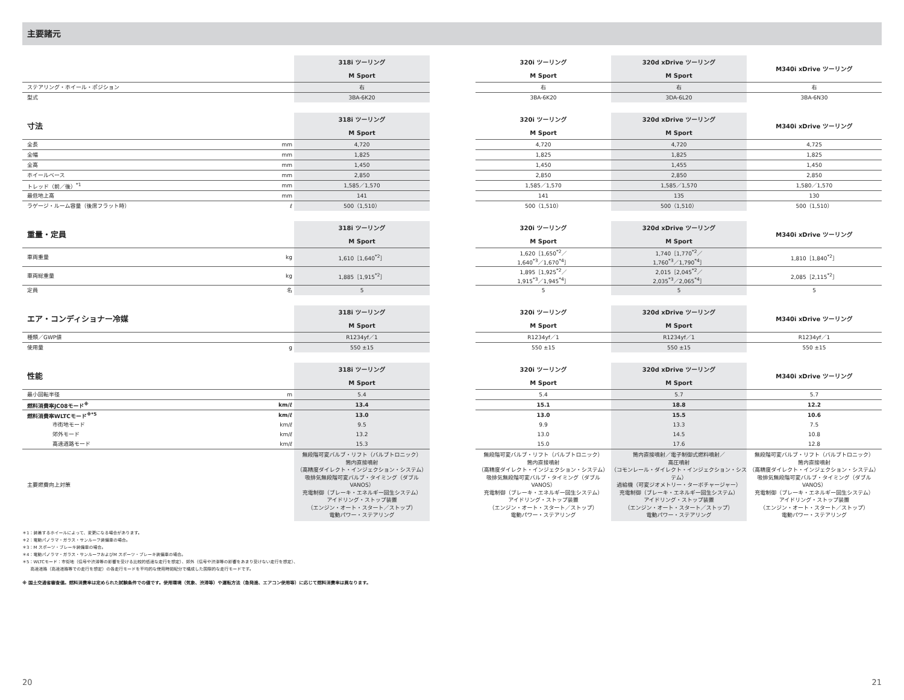主要諸元
| | 318i ツーリング | | 320i ツーリング | 320d xDrive ツーリング | M340i xDrive ツーリング |
| | M Sport | | M Sport | M Sport | |
| ステアリング・ホイール・ポジション | 右 | | 右 | 右 | 右 |
| 型式 | 3BA-6K20 | | 3BA-6K20 | 3DA-6L20 | 3BA-6N30 |
| 寸法 | | 318i ツーリング | | 320i ツーリング | 320d xDrive ツーリング | M340i xDrive ツーリング |
| | | M Sport | | M Sport | M Sport | |
| 全長 | mm | 4,720 | | 4,720 | 4,720 | 4,725 |
| 全幅 | mm | 1,825 | | 1,825 | 1,825 | 1,825 |
| 全高 | mm | 1,450 | | 1,450 | 1,455 | 1,450 |
| ホイールベース | mm | 2,850 | | 2,850 | 2,850 | 2,850 |
| トレッド（前／後）<sup>*1</sup> | mm | 1,585／1,570 | | 1,585／1,570 | 1,585／1,570 | 1,580／1,570 |
| 最低地上高 | mm | 141 | | 141 | 135 | 130 |
| ラゲージ・ルーム容量（後席フラット時） | ℓ | 500（1,510） | | 500（1,510） | 500（1,510） | 500（1,510） |
| 重量・定員 | | 318i ツーリング | | 320i ツーリング | 320d xDrive ツーリング | M340i xDrive ツーリング |
| | | M Sport | | M Sport | M Sport | |
| 車両重量 | kg | 1,610［1,640<sup>*2</sup>］ | | 1,620［1,650<sup>*2</sup>／ 1,640<sup>*3</sup>／1,670<sup>*4</sup>］ | 1,740［1,770<sup>*2</sup>／ 1,760<sup>*3</sup>／1,790<sup>*4</sup>］ | 1,810［1,840<sup>*2</sup>］ |
| 車両総重量 | kg | 1,885［1,915<sup>*2</sup>］ | | 1,895［1,925<sup>*2</sup>／ 1,915<sup>*3</sup>／1,945<sup>*4</sup>］ | 2,015［2,045<sup>*2</sup>／ 2,035<sup>*3</sup>／2,065<sup>*4</sup>］ | 2,085［2,115<sup>*2</sup>］ |
| 定員 | 名 | 5 | | 5 | 5 | 5 |
| エア・コンディショナー冷媒 | | 318i ツーリング | | 320i ツーリング | 320d xDrive ツーリング | M340i xDrive ツーリング |
| | | M Sport | | M Sport | M Sport | |
| 種類／GWP値 | | R1234yf／1 | | R1234yf／1 | R1234yf／1 | R1234yf／1 |
| 使用量 | g | 550 ±15 | | 550 ±15 | 550 ±15 | 550 ±15 |
| 性能 | | 318i ツーリング | | 320i ツーリング | 320d xDrive ツーリング | M340i xDrive ツーリング |
| | | M Sport | | M Sport | M Sport | |
| 最小回転半径 | m | 5.4 | | 5.4 | 5.7 | 5.7 |
| 燃料消費率JC08モード<sup>※</sup> | km/ℓ | 13.4 | | 15.1 | 18.8 | 12.2 |
| 燃料消費率WLTCモード<sup>※*5</sup> | km/ℓ | 13.0 | | 13.0 | 15.5 | 10.6 |
| 市街地モード | km/ℓ | 9.5 | | 9.9 | 13.3 | 7.5 |
| 郊外モード | km/ℓ | 13.2 | | 13.0 | 14.5 | 10.8 |
| 高速道路モード | km/ℓ | 15.3 | | 15.0 | 17.6 | 12.8 |
| 主要燃費向上対策 | | 無段階可変バルブ・リフト（バルブトロニック） 筒内直接噴射 （高精度ダイレクト・インジェクション・システム） 吸排気無段階可変バルブ・タイミング（ダブルVANOS） 充電制御（ブレーキ・エネルギー回生システム） アイドリング・ストップ装置 （エンジン・オート・スタート／ストップ） 電動パワー・ステアリング | | 無段階可変バルブ・リフト（バルブトロニック） 筒内直接噴射 （高精度ダイレクト・インジェクション・システム） 吸排気無段階可変バルブ・タイミング（ダブルVANOS） 充電制御（ブレーキ・エネルギー回生システム） アイドリング・ストップ装置 （エンジン・オート・スタート／ストップ） 電動パワー・ステアリング | 筒内直接噴射／電子制御式燃料噴射／ 高圧噴射 （コモンレール・ダイレクト・インジェクション・システム） 過給機（可変ジオメトリー・ターボチャージャー） 充電制御（ブレーキ・エネルギー回生システム） アイドリング・ストップ装置 （エンジン・オート・スタート／ストップ） 電動パワー・ステアリング | 無段階可変バルブ・リフト（バルブトロニック） 筒内直接噴射 （高精度ダイレクト・インジェクション・システム） 吸排気無段階可変バルブ・タイミング（ダブルVANOS） 充電制御（ブレーキ・エネルギー回生システム） アイドリング・ストップ装置 （エンジン・オート・スタート／ストップ） 電動パワー・ステアリング |
＊1：装着するホイールによって、変更になる場合があります。
＊2：電動パノラマ・ガラス・サンルーフ装備車の場合。
＊3：M スポーツ・ブレーキ装備車の場合。
＊4：電動パノラマ・ガラス・サンルーフおよびM スポーツ・ブレーキ装備車の場合。
＊5：WLTCモード：市街地（信号や渋滞等の影響を受ける比較的低速な走行を想定）、郊外（信号や渋滞等の影響をあまり受けない走行を想定）、
高速道路（高速道路等での走行を想定）の各走行モードを平均的な使用時間配分で構成した国際的な走行モードです。
※ 国土交通省審査値。燃料消費率は定められた試験条件での値です。使用環境（気象、渋滞等）や運転方法（急発進、エアコン使用等）に応じて燃料消費率は異なります。
20 21